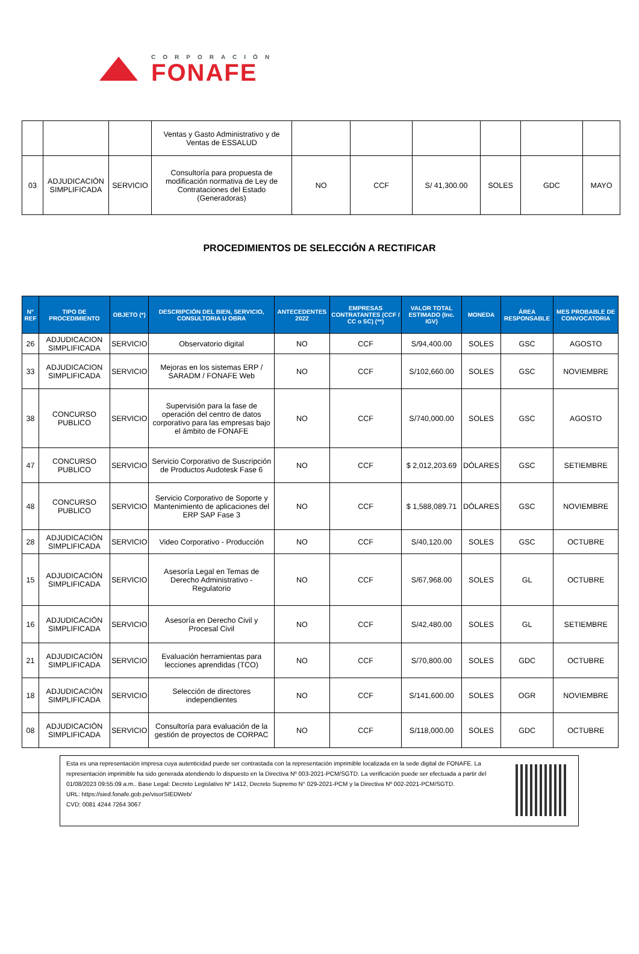CORPORACIÓN
FONAFE
| | | | Ventas y Gasto Administrativo y de Ventas de ESSALUD | | | | | | |
| 03 | ADJUDICACIÓN SIMPLIFICADA | SERVICIO | Consultoría para propuesta de modificación normativa de Ley de Contrataciones del Estado (Generadoras) | NO | CCF | S/ 41,300.00 | SOLES | GDC | MAYO |
PROCEDIMIENTOS DE SELECCIÓN A RECTIFICAR
| N° REF | TIPO DE PROCEDIMIENTO | OBJETO (*) | DESCRIPCIÓN DEL BIEN, SERVICIO, CONSULTORIA U OBRA | ANTECEDENTES 2022 | EMPRESAS CONTRATANTES (CCF / CC o SC) (**) | VALOR TOTAL ESTIMADO (Inc. IGV) | MONEDA | ÁREA RESPONSABLE | MES PROBABLE DE CONVOCATORIA |
| --- | --- | --- | --- | --- | --- | --- | --- | --- | --- |
| 26 | ADJUDICACION SIMPLIFICADA | SERVICIO | Observatorio digital | NO | CCF | S/94,400.00 | SOLES | GSC | AGOSTO |
| 33 | ADJUDICACION SIMPLIFICADA | SERVICIO | Mejoras en los sistemas ERP / SARADM / FONAFE Web | NO | CCF | S/102,660.00 | SOLES | GSC | NOVIEMBRE |
| 38 | CONCURSO PUBLICO | SERVICIO | Supervisión para la fase de operación del centro de datos corporativo para las empresas bajo el ámbito de FONAFE | NO | CCF | S/740,000.00 | SOLES | GSC | AGOSTO |
| 47 | CONCURSO PUBLICO | SERVICIO | Servicio Corporativo de Suscripción de Productos Audotesk Fase 6 | NO | CCF | $ 2,012,203.69 | DÓLARES | GSC | SETIEMBRE |
| 48 | CONCURSO PUBLICO | SERVICIO | Servicio Corporativo de Soporte y Mantenimiento de aplicaciones del ERP SAP Fase 3 | NO | CCF | $ 1,588,089.71 | DÓLARES | GSC | NOVIEMBRE |
| 28 | ADJUDICACIÓN SIMPLIFICADA | SERVICIO | Video Corporativo - Producción | NO | CCF | S/40,120.00 | SOLES | GSC | OCTUBRE |
| 15 | ADJUDICACIÓN SIMPLIFICADA | SERVICIO | Asesoría Legal en Temas de Derecho Administrativo - Regulatorio | NO | CCF | S/67,968.00 | SOLES | GL | OCTUBRE |
| 16 | ADJUDICACIÓN SIMPLIFICADA | SERVICIO | Asesoría en Derecho Civil y Procesal Civil | NO | CCF | S/42,480.00 | SOLES | GL | SETIEMBRE |
| 21 | ADJUDICACIÓN SIMPLIFICADA | SERVICIO | Evaluación herramientas para lecciones aprendidas (TCO) | NO | CCF | S/70,800.00 | SOLES | GDC | OCTUBRE |
| 18 | ADJUDICACIÓN SIMPLIFICADA | SERVICIO | Selección de directores independientes | NO | CCF | S/141,600.00 | SOLES | OGR | NOVIEMBRE |
| 08 | ADJUDICACIÓN SIMPLIFICADA | SERVICIO | Consultoría para evaluación de la gestión de proyectos de CORPAC | NO | CCF | S/118,000.00 | SOLES | GDC | OCTUBRE |
Esta es una representación impresa cuya autenticidad puede ser contrastada con la representación imprimible localizada en la sede digital de FONAFE. La representación imprimible ha sido generada atendiendo lo dispuesto en la Directiva Nº 003-2021-PCM/SGTD. La verificación puede ser efectuada a partir del 01/08/2023 09:55:09 a.m.. Base Legal: Decreto Legislativo Nº 1412, Decreto Supremo N° 029-2021-PCM y la Directiva Nº 002-2021-PCM/SGTD.
URL: https://sied.fonafe.gob.pe/visorSIEDWeb/
CVD: 0081 4244 7264 3067